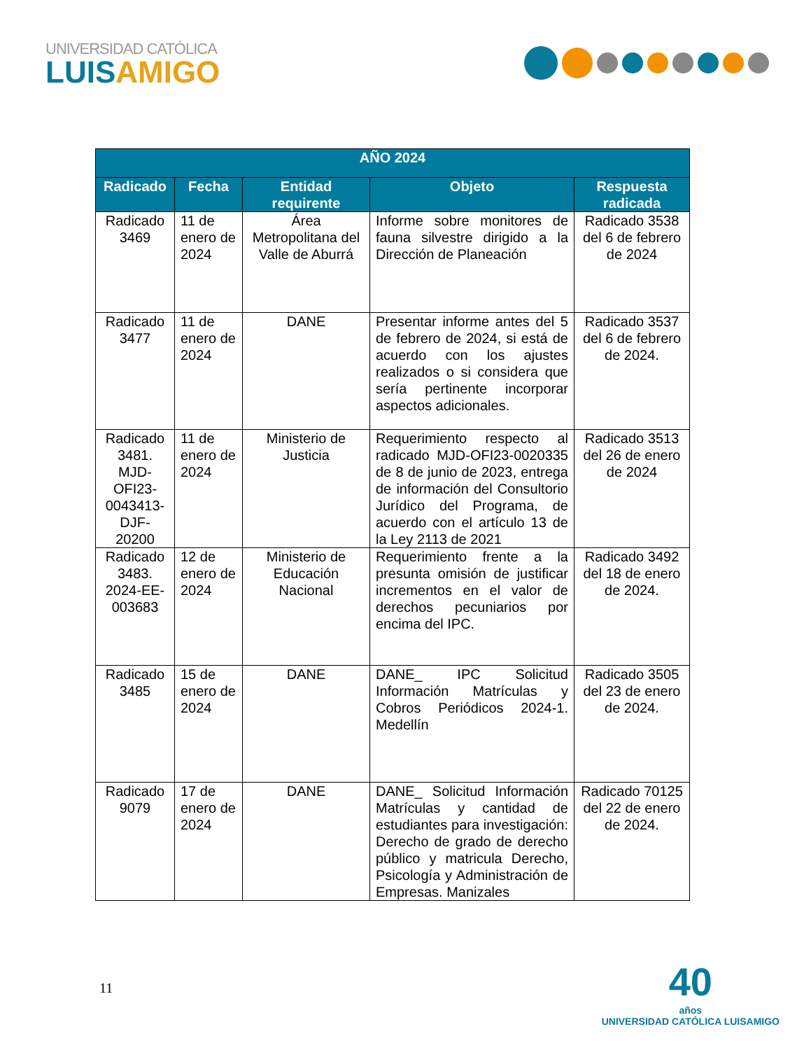UNIVERSIDAD CATÓLICA
LUISAMIGO
| AÑO 2024 | | | | |
| --- | --- | --- | --- | --- |
| Radicado | Fecha | Entidad requirente | Objeto | Respuesta radicada |
| Radicado 3469 | 11 de enero de 2024 | Área Metropolitana del Valle de Aburrá | Informe sobre monitores de fauna silvestre dirigido a la Dirección de Planeación | Radicado 3538 del 6 de febrero de 2024 |
| Radicado 3477 | 11 de enero de 2024 | DANE | Presentar informe antes del 5 de febrero de 2024, si está de acuerdo con los ajustes realizados o si considera que sería pertinente incorporar aspectos adicionales. | Radicado 3537 del 6 de febrero de 2024. |
| Radicado 3481. MJD-OFI23-0043413-DJF-20200 | 11 de enero de 2024 | Ministerio de Justicia | Requerimiento respecto al radicado MJD-OFI23-0020335 de 8 de junio de 2023, entrega de información del Consultorio Jurídico del Programa, de acuerdo con el artículo 13 de la Ley 2113 de 2021 | Radicado 3513 del 26 de enero de 2024 |
| Radicado 3483. 2024-EE-003683 | 12 de enero de 2024 | Ministerio de Educación Nacional | Requerimiento frente a la presunta omisión de justificar incrementos en el valor de derechos pecuniarios por encima del IPC. | Radicado 3492 del 18 de enero de 2024. |
| Radicado 3485 | 15 de enero de 2024 | DANE | DANE_ IPC Solicitud Información Matrículas y Cobros Periódicos 2024-1. Medellín | Radicado 3505 del 23 de enero de 2024. |
| Radicado 9079 | 17 de enero de 2024 | DANE | DANE_ Solicitud Información Matrículas y cantidad de estudiantes para investigación: Derecho de grado de derecho público y matricula Derecho, Psicología y Administración de Empresas. Manizales | Radicado 70125 del 22 de enero de 2024. |
11
40
años
UNIVERSIDAD CATÓLICA LUISAMIGO